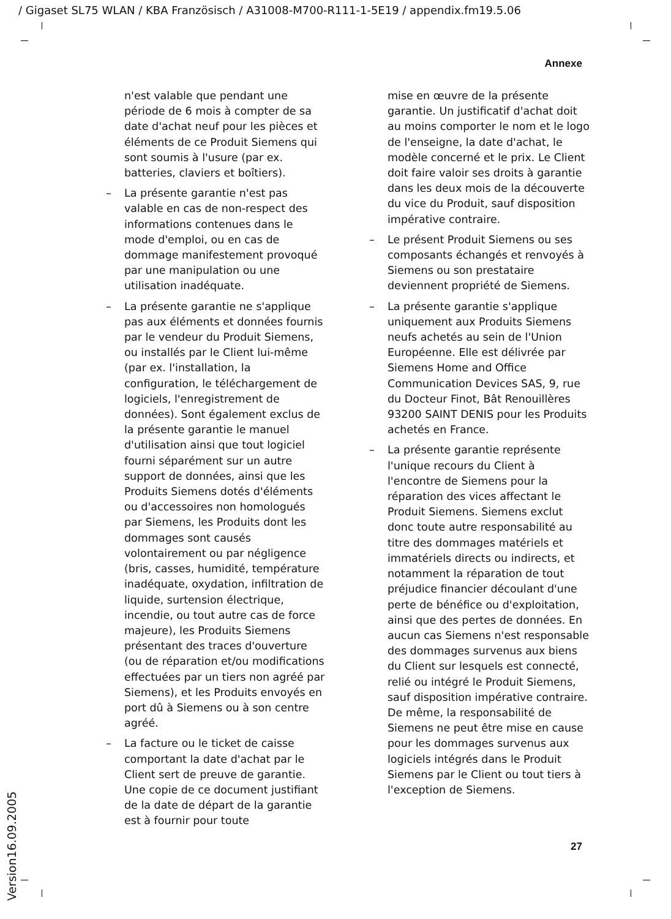/ Gigaset SL75 WLAN / KBA Französisch / A31008-M700-R111-1-5E19 / appendix.fm19.5.06
Annexe
n'est valable que pendant une période de 6 mois à compter de sa date d'achat neuf pour les pièces et éléments de ce Produit Siemens qui sont soumis à l'usure (par ex. batteries, claviers et boîtiers).
– La présente garantie n'est pas valable en cas de non-respect des informations contenues dans le mode d'emploi, ou en cas de dommage manifestement provoqué par une manipulation ou une utilisation inadéquate.
– La présente garantie ne s'applique pas aux éléments et données fournis par le vendeur du Produit Siemens, ou installés par le Client lui-même (par ex. l'installation, la configuration, le téléchargement de logiciels, l'enregistrement de données). Sont également exclus de la présente garantie le manuel d'utilisation ainsi que tout logiciel fourni séparément sur un autre support de données, ainsi que les Produits Siemens dotés d'éléments ou d'accessoires non homologués par Siemens, les Produits dont les dommages sont causés volontairement ou par négligence (bris, casses, humidité, température inadéquate, oxydation, infiltration de liquide, surtension électrique, incendie, ou tout autre cas de force majeure), les Produits Siemens présentant des traces d'ouverture (ou de réparation et/ou modifications effectuées par un tiers non agréé par Siemens), et les Produits envoyés en port dû à Siemens ou à son centre agréé.
– La facture ou le ticket de caisse comportant la date d'achat par le Client sert de preuve de garantie. Une copie de ce document justifiant de la date de départ de la garantie est à fournir pour toute
mise en œuvre de la présente garantie. Un justificatif d'achat doit au moins comporter le nom et le logo de l'enseigne, la date d'achat, le modèle concerné et le prix. Le Client doit faire valoir ses droits à garantie dans les deux mois de la découverte du vice du Produit, sauf disposition impérative contraire.
– Le présent Produit Siemens ou ses composants échangés et renvoyés à Siemens ou son prestataire deviennent propriété de Siemens.
– La présente garantie s'applique uniquement aux Produits Siemens neufs achetés au sein de l'Union Européenne. Elle est délivrée par Siemens Home and Office Communication Devices SAS, 9, rue du Docteur Finot, Bât Renouillères 93200 SAINT DENIS pour les Produits achetés en France.
– La présente garantie représente l'unique recours du Client à l'encontre de Siemens pour la réparation des vices affectant le Produit Siemens. Siemens exclut donc toute autre responsabilité au titre des dommages matériels et immatériels directs ou indirects, et notamment la réparation de tout préjudice financier découlant d'une perte de bénéfice ou d'exploitation, ainsi que des pertes de données. En aucun cas Siemens n'est responsable des dommages survenus aux biens du Client sur lesquels est connecté, relié ou intégré le Produit Siemens, sauf disposition impérative contraire.
De même, la responsabilité de Siemens ne peut être mise en cause pour les dommages survenus aux logiciels intégrés dans le Produit Siemens par le Client ou tout tiers à l'exception de Siemens.
27 Version16.09.2005